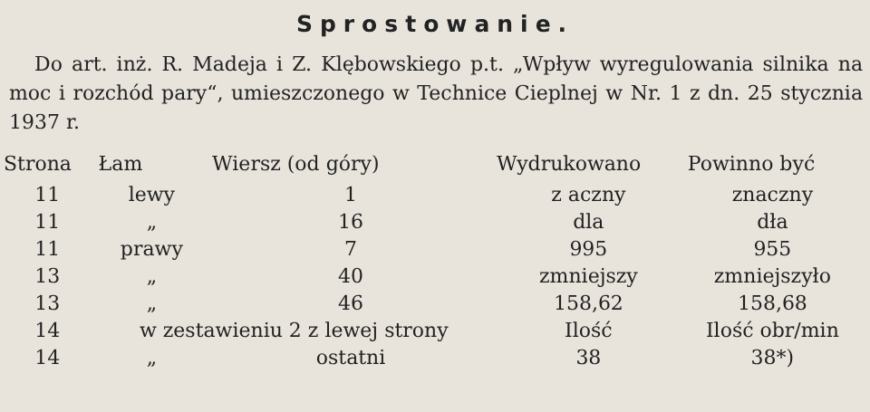Sprostowanie.
Do art. inż. R. Madeja i Z. Klębowskiego p.t. „Wpływ wyregulowania silnika na moc i rozchód pary“, umieszczonego w Technice Cieplnej w Nr. 1 z dn. 25 stycznia 1937 r.
| Strona | Łam | Wiersz (od góry) | Wydrukowano | Powinno być |
| --- | --- | --- | --- | --- |
| 11 | lewy | 1 | z aczny | znaczny |
| 11 | „ | 16 | dla | dła |
| 11 | prawy | 7 | 995 | 955 |
| 13 | „ | 40 | zmniejszy | zmniejszyło |
| 13 | „ | 46 | 158,62 | 158,68 |
| 14 | w zestawieniu 2 z lewej strony | | Ilość | Ilość obr/min |
| 14 | „ | ostatni | 38 | 38*) |